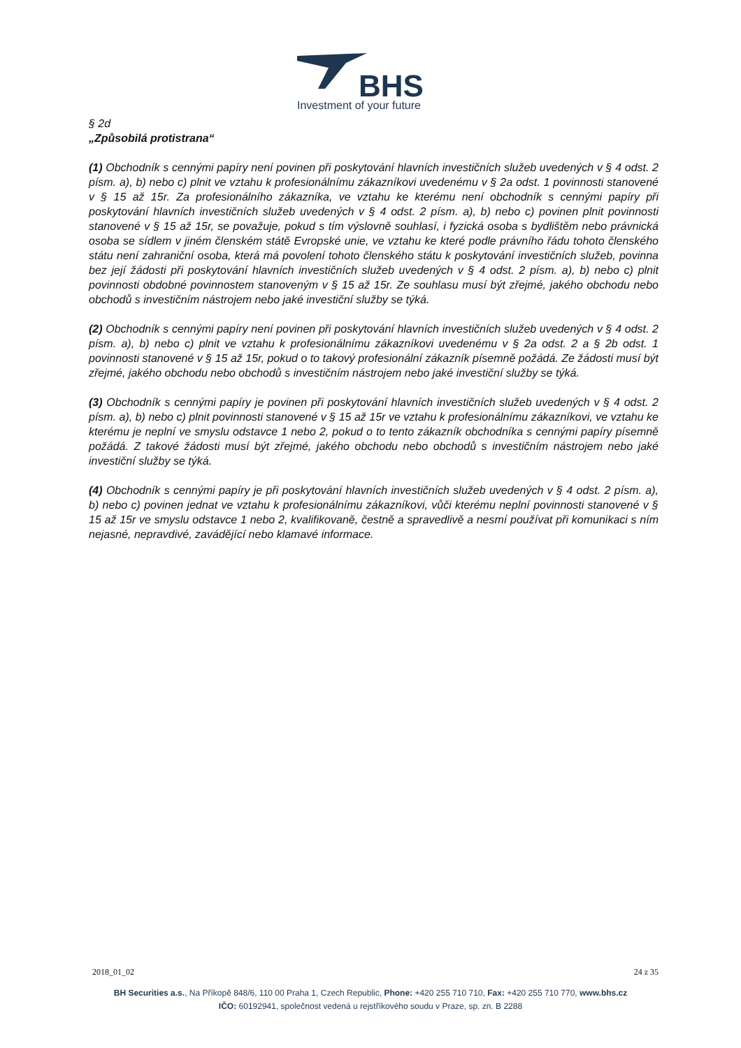BHS
Investment of your future
§ 2d
„Způsobilá protistrana“
(1) Obchodník s cennými papíry není povinen při poskytování hlavních investičních služeb uvedených v § 4 odst. 2 písm. a), b) nebo c) plnit ve vztahu k profesionálnímu zákazníkovi uvedenému v § 2a odst. 1 povinnosti stanovené v § 15 až 15r. Za profesionálního zákazníka, ve vztahu ke kterému není obchodník s cennými papíry při poskytování hlavních investičních služeb uvedených v § 4 odst. 2 písm. a), b) nebo c) povinen plnit povinnosti stanovené v § 15 až 15r, se považuje, pokud s tím výslovně souhlasí, i fyzická osoba s bydlištěm nebo právnická osoba se sídlem v jiném členském státě Evropské unie, ve vztahu ke které podle právního řádu tohoto členského státu není zahraniční osoba, která má povolení tohoto členského státu k poskytování investičních služeb, povinna bez její žádosti při poskytování hlavních investičních služeb uvedených v § 4 odst. 2 písm. a), b) nebo c) plnit povinnosti obdobné povinnostem stanoveným v § 15 až 15r. Ze souhlasu musí být zřejmé, jakého obchodu nebo obchodů s investičním nástrojem nebo jaké investiční služby se týká.
(2) Obchodník s cennými papíry není povinen při poskytování hlavních investičních služeb uvedených v § 4 odst. 2 písm. a), b) nebo c) plnit ve vztahu k profesionálnímu zákazníkovi uvedenému v § 2a odst. 2 a § 2b odst. 1 povinnosti stanovené v § 15 až 15r, pokud o to takový profesionální zákazník písemně požádá. Ze žádosti musí být zřejmé, jakého obchodu nebo obchodů s investičním nástrojem nebo jaké investiční služby se týká.
(3) Obchodník s cennými papíry je povinen při poskytování hlavních investičních služeb uvedených v § 4 odst. 2 písm. a), b) nebo c) plnit povinnosti stanovené v § 15 až 15r ve vztahu k profesionálnímu zákazníkovi, ve vztahu ke kterému je neplní ve smyslu odstavce 1 nebo 2, pokud o to tento zákazník obchodníka s cennými papíry písemně požádá. Z takové žádosti musí být zřejmé, jakého obchodu nebo obchodů s investičním nástrojem nebo jaké investiční služby se týká.
(4) Obchodník s cennými papíry je při poskytování hlavních investičních služeb uvedených v § 4 odst. 2 písm. a), b) nebo c) povinen jednat ve vztahu k profesionálnímu zákazníkovi, vůči kterému neplní povinnosti stanovené v § 15 až 15r ve smyslu odstavce 1 nebo 2, kvalifikovaně, čestně a spravedlivě a nesmí používat při komunikaci s ním nejasné, nepravdivé, zavádějící nebo klamavé informace.
2018_01_02 24 z 35
BH Securities a.s., Na Příkopě 848/6, 110 00 Praha 1, Czech Republic, Phone: +420 255 710 710, Fax: +420 255 710 770, www.bhs.cz
IČO: 60192941, společnost vedená u rejstříkového soudu v Praze, sp. zn. B 2288